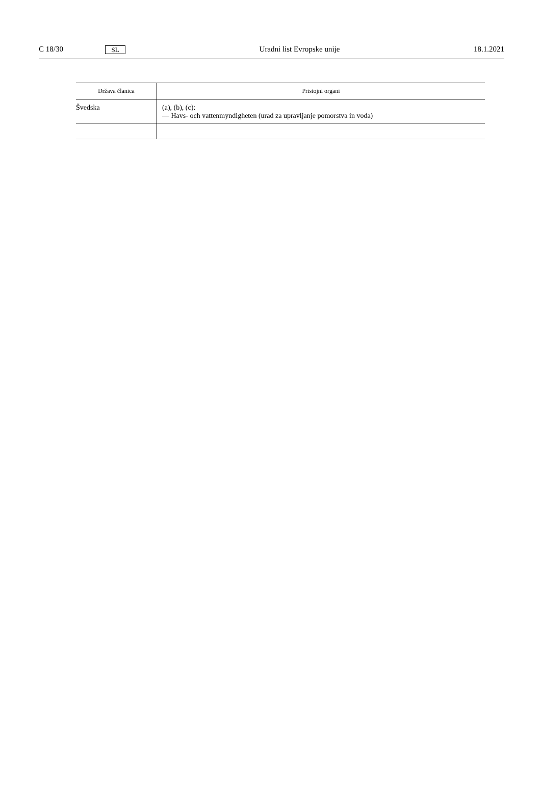C 18/30 SL Uradni list Evropske unije 18.1.2021
| Država članica | Pristojni organi |
| --- | --- |
| Švedska | (a), (b), (c): — Havs- och vattenmyndigheten (urad za upravljanje pomorstva in voda) |